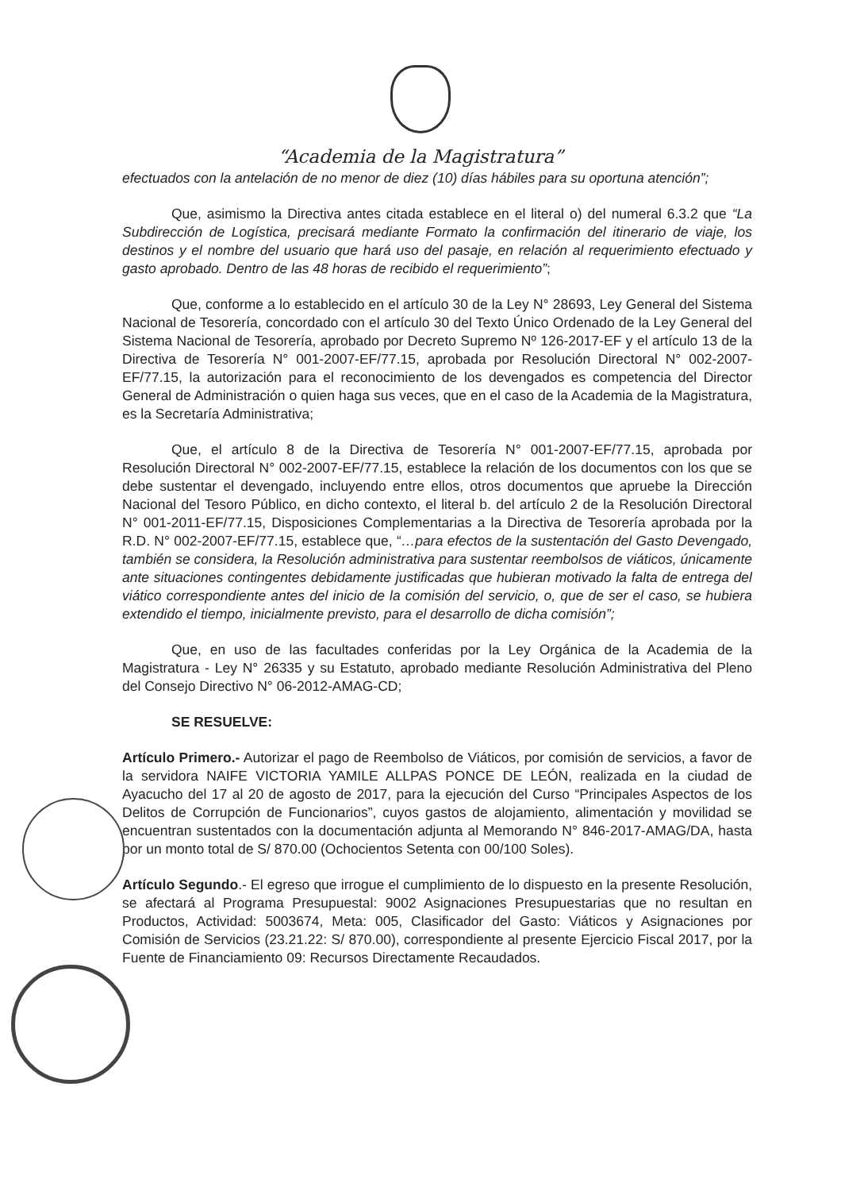“Academia de la Magistratura”
efectuados con la antelación de no menor de diez (10) días hábiles para su oportuna atención”;
Que, asimismo la Directiva antes citada establece en el literal o) del numeral 6.3.2 que “La Subdirección de Logística, precisará mediante Formato la confirmación del itinerario de viaje, los destinos y el nombre del usuario que hará uso del pasaje, en relación al requerimiento efectuado y gasto aprobado. Dentro de las 48 horas de recibido el requerimiento”;
Que, conforme a lo establecido en el artículo 30 de la Ley N° 28693, Ley General del Sistema Nacional de Tesorería, concordado con el artículo 30 del Texto Único Ordenado de la Ley General del Sistema Nacional de Tesorería, aprobado por Decreto Supremo Nº 126-2017-EF y el artículo 13 de la Directiva de Tesorería N° 001-2007-EF/77.15, aprobada por Resolución Directoral N° 002-2007-EF/77.15, la autorización para el reconocimiento de los devengados es competencia del Director General de Administración o quien haga sus veces, que en el caso de la Academia de la Magistratura, es la Secretaría Administrativa;
Que, el artículo 8 de la Directiva de Tesorería N° 001-2007-EF/77.15, aprobada por Resolución Directoral N° 002-2007-EF/77.15, establece la relación de los documentos con los que se debe sustentar el devengado, incluyendo entre ellos, otros documentos que apruebe la Dirección Nacional del Tesoro Público, en dicho contexto, el literal b. del artículo 2 de la Resolución Directoral N° 001-2011-EF/77.15, Disposiciones Complementarias a la Directiva de Tesorería aprobada por la R.D. N° 002-2007-EF/77.15, establece que, “…para efectos de la sustentación del Gasto Devengado, también se considera, la Resolución administrativa para sustentar reembolsos de viáticos, únicamente ante situaciones contingentes debidamente justificadas que hubieran motivado la falta de entrega del viático correspondiente antes del inicio de la comisión del servicio, o, que de ser el caso, se hubiera extendido el tiempo, inicialmente previsto, para el desarrollo de dicha comisión”;
Que, en uso de las facultades conferidas por la Ley Orgánica de la Academia de la Magistratura - Ley N° 26335 y su Estatuto, aprobado mediante Resolución Administrativa del Pleno del Consejo Directivo N° 06-2012-AMAG-CD;
SE RESUELVE:
Artículo Primero.- Autorizar el pago de Reembolso de Viáticos, por comisión de servicios, a favor de la servidora NAIFE VICTORIA YAMILE ALLPAS PONCE DE LEÓN, realizada en la ciudad de Ayacucho del 17 al 20 de agosto de 2017, para la ejecución del Curso “Principales Aspectos de los Delitos de Corrupción de Funcionarios”, cuyos gastos de alojamiento, alimentación y movilidad se encuentran sustentados con la documentación adjunta al Memorando N° 846-2017-AMAG/DA, hasta por un monto total de S/ 870.00 (Ochocientos Setenta con 00/100 Soles).
Artículo Segundo.- El egreso que irrogue el cumplimiento de lo dispuesto en la presente Resolución, se afectará al Programa Presupuestal: 9002 Asignaciones Presupuestarias que no resultan en Productos, Actividad: 5003674, Meta: 005, Clasificador del Gasto: Viáticos y Asignaciones por Comisión de Servicios (23.21.22: S/ 870.00), correspondiente al presente Ejercicio Fiscal 2017, por la Fuente de Financiamiento 09: Recursos Directamente Recaudados.